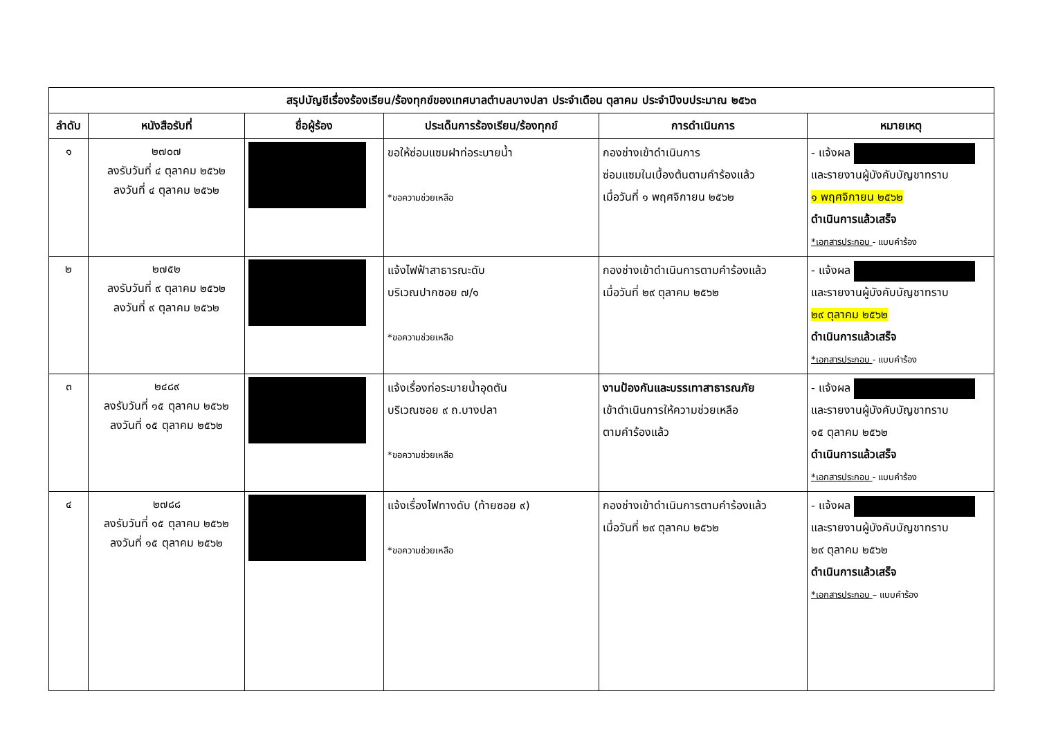| สรุปบัญชีเรื่องร้องเรียน/ร้องทุกข์ของเทศบาลตำบลบางปลา ประจำเดือน ตุลาคม ประจำปีงบประมาณ ๒๕๖๓ | | | | | |
| --- | --- | --- | --- | --- | --- |
| ลำดับ | หนังสือรับที่ | ชื่อผู้ร้อง | ประเด็นการร้องเรียน/ร้องทุกข์ | การดำเนินการ | หมายเหตุ |
| ๑ | ๒๗๐๗ ลงรับวันที่ ๔ ตุลาคม ๒๕๖๒ ลงวันที่ ๔ ตุลาคม ๒๕๖๒ | | ขอให้ซ่อมแซมฝาท่อระบายน้ำ *ขอความช่วยเหลือ | กองช่างเข้าดำเนินการ ซ่อมแซมในเบื้องต้นตามคำร้องแล้ว เมื่อวันที่ ๑ พฤศจิกายน ๒๕๖๒ | - แจ้งผล และรายงานผู้บังคับบัญชาทราบ ๑ พฤศจิกายน ๒๕๖๒ ดำเนินการแล้วเสร็จ *เอกสารประกอบ - แบบคำร้อง |
| ๒ | ๒๗๕๒ ลงรับวันที่ ๙ ตุลาคม ๒๕๖๒ ลงวันที่ ๙ ตุลาคม ๒๕๖๒ | | แจ้งไฟฟ้าสาธารณะดับ บริเวณปากซอย ๗/๑ *ขอความช่วยเหลือ | กองช่างเข้าดำเนินการตามคำร้องแล้ว เมื่อวันที่ ๒๙ ตุลาคม ๒๕๖๒ | - แจ้งผล และรายงานผู้บังคับบัญชาทราบ ๒๙ ตุลาคม ๒๕๖๒ ดำเนินการแล้วเสร็จ *เอกสารประกอบ - แบบคำร้อง |
| ๓ | ๒๔๘๙ ลงรับวันที่ ๑๕ ตุลาคม ๒๕๖๒ ลงวันที่ ๑๕ ตุลาคม ๒๕๖๒ | | แจ้งเรื่องท่อระบายน้ำอุดตัน บริเวณซอย ๙ ถ.บางปลา *ขอความช่วยเหลือ | งานป้องกันและบรรเทาสาธารณภัย เข้าดำเนินการให้ความช่วยเหลือ ตามคำร้องแล้ว | - แจ้งผล และรายงานผู้บังคับบัญชาทราบ ๑๕ ตุลาคม ๒๕๖๒ ดำเนินการแล้วเสร็จ *เอกสารประกอบ - แบบคำร้อง |
| ๔ | ๒๗๘๘ ลงรับวันที่ ๑๕ ตุลาคม ๒๕๖๒ ลงวันที่ ๑๕ ตุลาคม ๒๕๖๒ | | แจ้งเรื่องไฟทางดับ (ท้ายซอย ๙) *ขอความช่วยเหลือ | กองช่างเข้าดำเนินการตามคำร้องแล้ว เมื่อวันที่ ๒๙ ตุลาคม ๒๕๖๒ | - แจ้งผล และรายงานผู้บังคับบัญชาทราบ ๒๙ ตุลาคม ๒๕๖๒ ดำเนินการแล้วเสร็จ *เอกสารประกอบ – แบบคำร้อง |